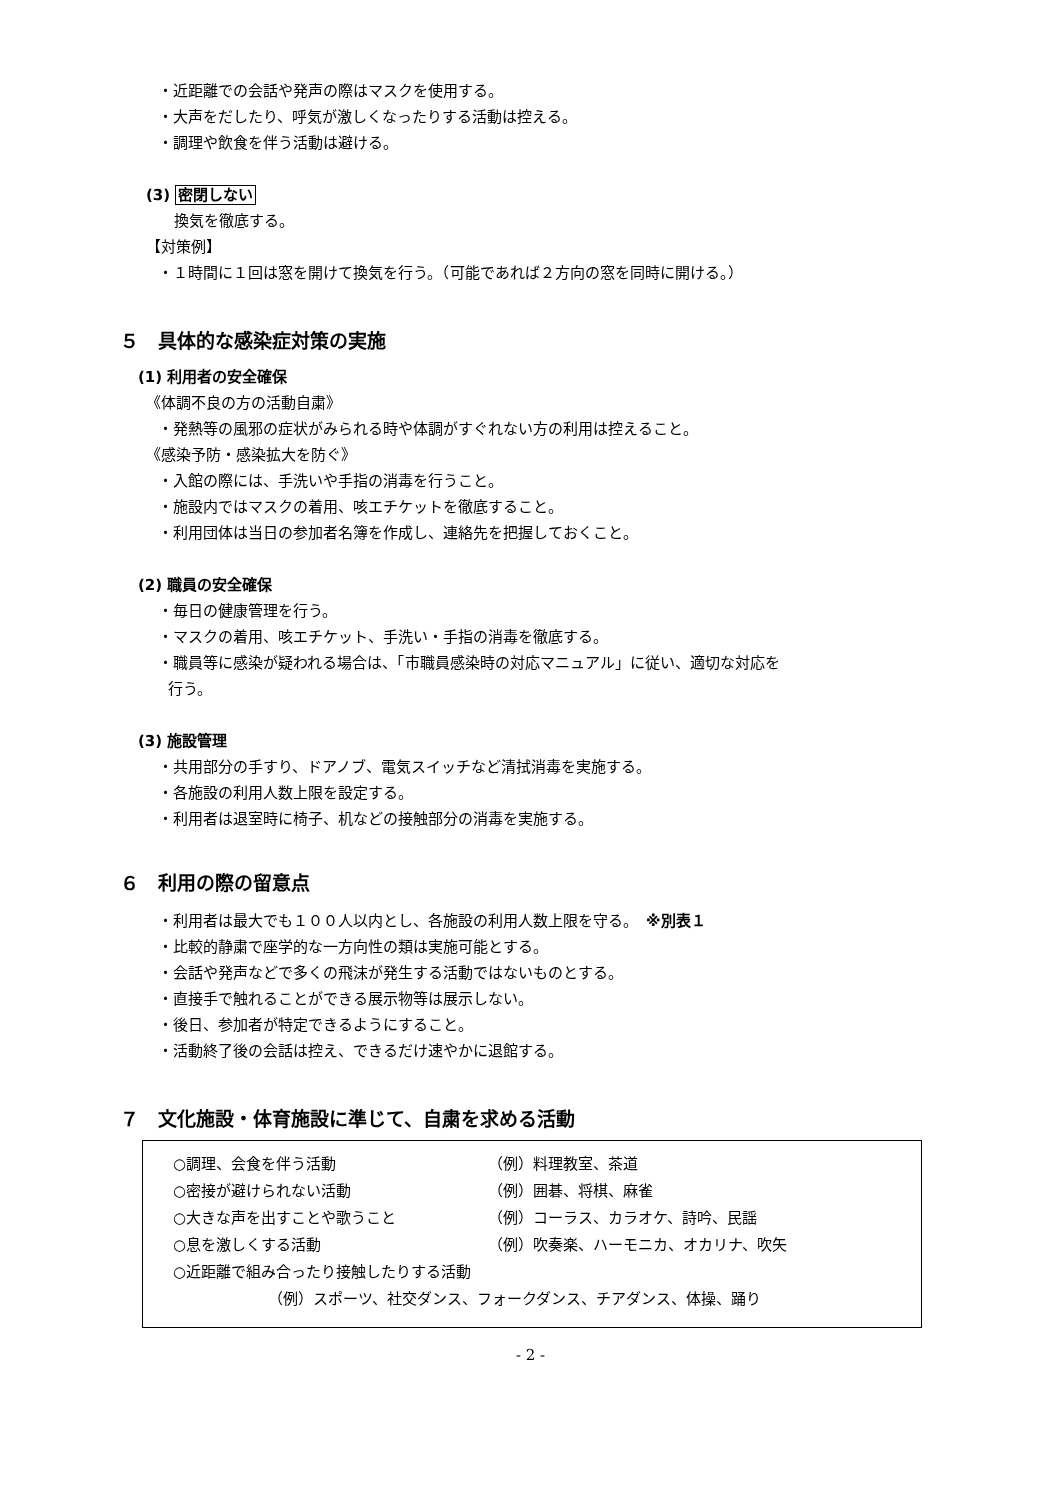・近距離での会話や発声の際はマスクを使用する。
・大声をだしたり、呼気が激しくなったりする活動は控える。
・調理や飲食を伴う活動は避ける。
(3) 密閉しない
換気を徹底する。
【対策例】
・１時間に１回は窓を開けて換気を行う。（可能であれば２方向の窓を同時に開ける。）
５　具体的な感染症対策の実施
(1) 利用者の安全確保
《体調不良の方の活動自粛》
・発熱等の風邪の症状がみられる時や体調がすぐれない方の利用は控えること。
《感染予防・感染拡大を防ぐ》
・入館の際には、手洗いや手指の消毒を行うこと。
・施設内ではマスクの着用、咳エチケットを徹底すること。
・利用団体は当日の参加者名簿を作成し、連絡先を把握しておくこと。
(2) 職員の安全確保
・毎日の健康管理を行う。
・マスクの着用、咳エチケット、手洗い・手指の消毒を徹底する。
・職員等に感染が疑われる場合は、「市職員感染時の対応マニュアル」に従い、適切な対応を
行う。
(3) 施設管理
・共用部分の手すり、ドアノブ、電気スイッチなど清拭消毒を実施する。
・各施設の利用人数上限を設定する。
・利用者は退室時に椅子、机などの接触部分の消毒を実施する。
６　利用の際の留意点
・利用者は最大でも１００人以内とし、各施設の利用人数上限を守る。　※別表１
・比較的静粛で座学的な一方向性の類は実施可能とする。
・会話や発声などで多くの飛沫が発生する活動ではないものとする。
・直接手で触れることができる展示物等は展示しない。
・後日、参加者が特定できるようにすること。
・活動終了後の会話は控え、できるだけ速やかに退館する。
７　文化施設・体育施設に準じて、自粛を求める活動
○調理、会食を伴う活動 （例）料理教室、茶道
○密接が避けられない活動 （例）囲碁、将棋、麻雀
○大きな声を出すことや歌うこと （例）コーラス、カラオケ、詩吟、民謡
○息を激しくする活動 （例）吹奏楽、ハーモニカ、オカリナ、吹矢
○近距離で組み合ったり接触したりする活動
（例）スポーツ、社交ダンス、フォークダンス、チアダンス、体操、踊り
- 2 -